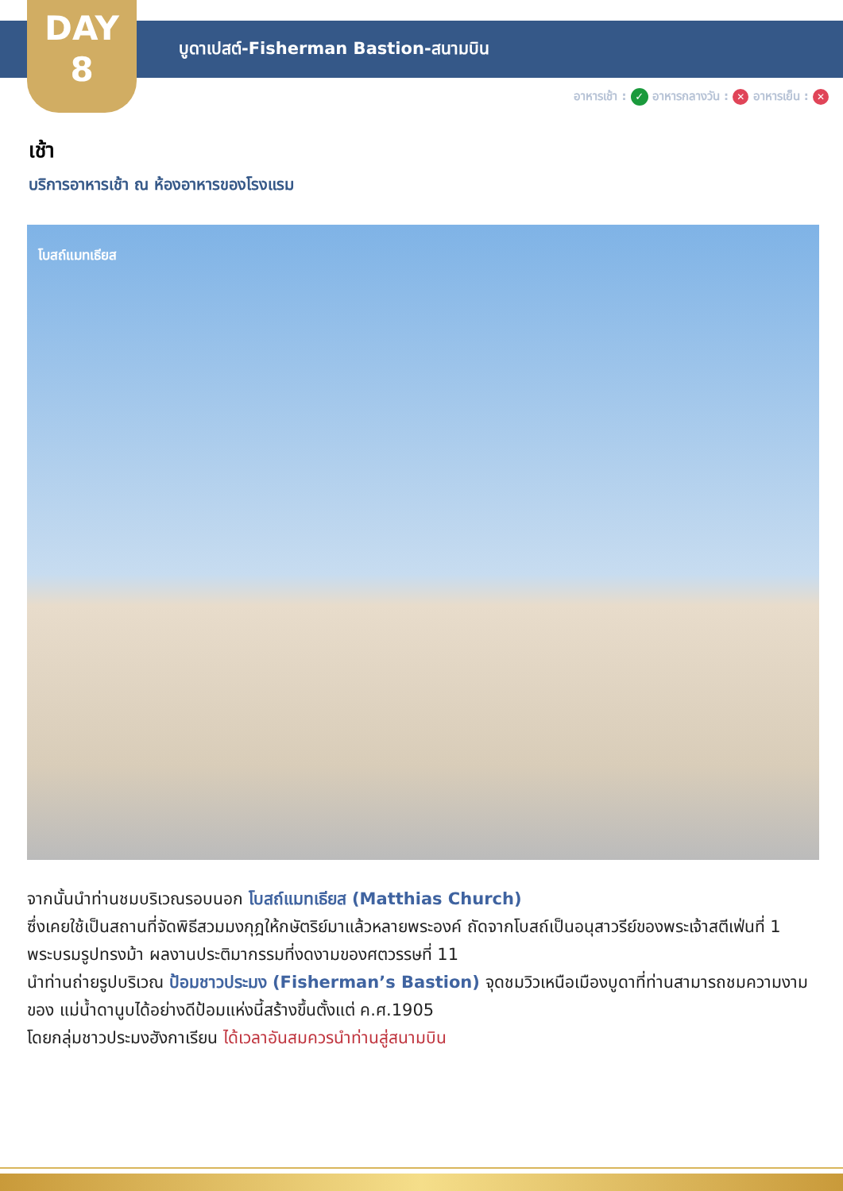DAY
8
บูดาเปสต์-Fisherman Bastion-สนามบิน
อาหารเช้า : ✓ อาหารกลางวัน : ✕ อาหารเย็น : ✕
เช้า
บริการอาหารเช้า ณ ห้องอาหารของโรงแรม
โบสถ์แมทเธียส
จากนั้นนำท่านชมบริเวณรอบนอก โบสถ์แมทเธียส (Matthias Church)
ซึ่งเคยใช้เป็นสถานที่จัดพิธีสวมมงกุฎให้กษัตริย์มาแล้วหลายพระองค์ ถัดจากโบสถ์เป็นอนุสาวรีย์ของพระเจ้าสตีเฟ่นที่ 1 พระบรมรูปทรงม้า ผลงานประติมากรรมที่งดงามของศตวรรษที่ 11
นำท่านถ่ายรูปบริเวณ ป้อมชาวประมง (Fisherman’s Bastion) จุดชมวิวเหนือเมืองบูดาที่ท่านสามารถชมความงามของ แม่น้ำดานูบได้อย่างดีป้อมแห่งนี้สร้างขึ้นตั้งแต่ ค.ศ.1905
โดยกลุ่มชาวประมงฮังกาเรียน ได้เวลาอันสมควรนำท่านสู่สนามบิน